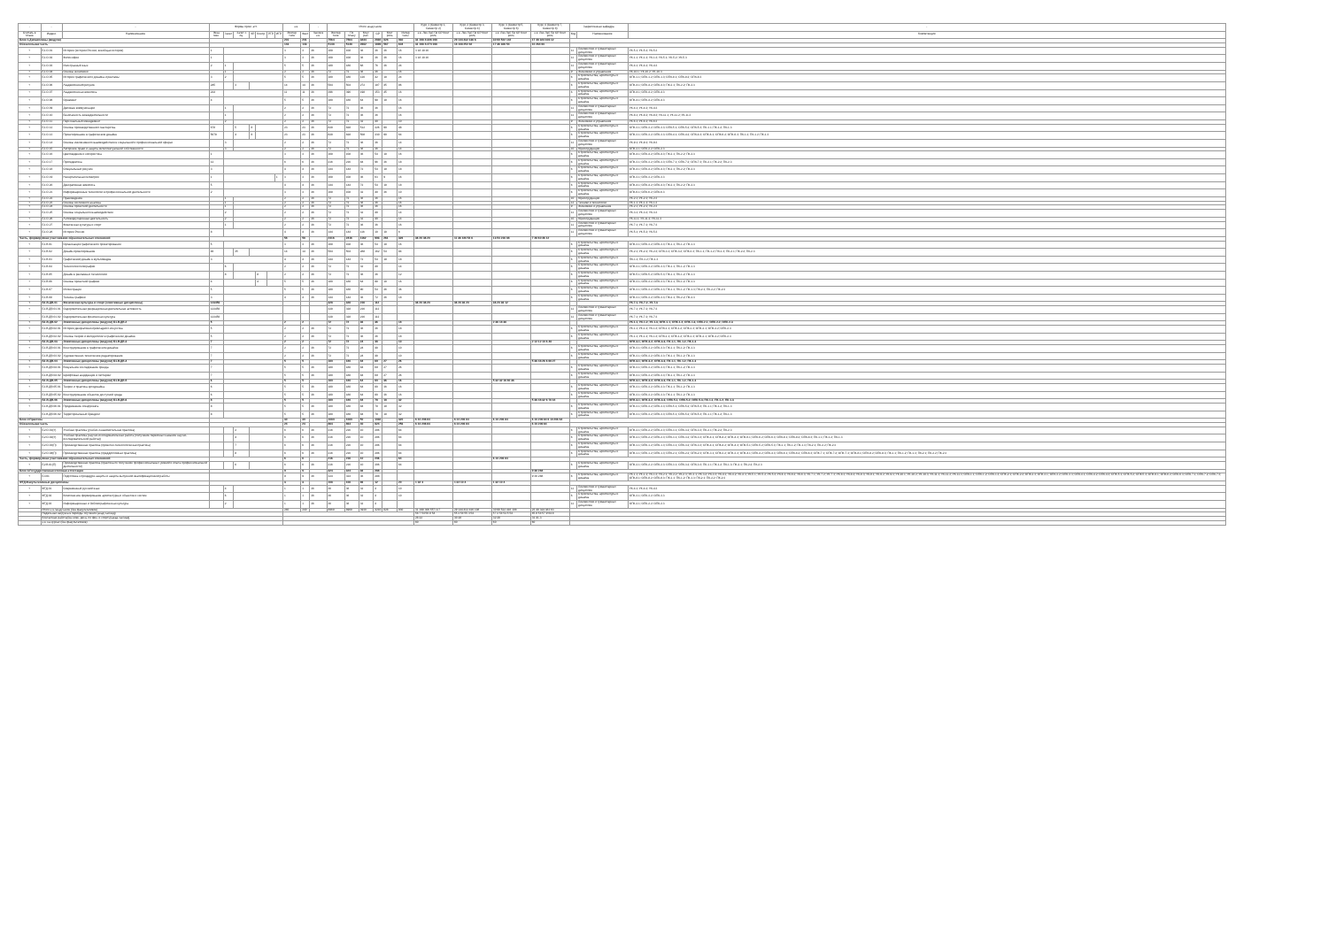| - | - | - | Формы пром. атт. | | | | | | | з.е. | | - | Итого акад.часов | | | | | | Курс 1 (Семестр 1, Семестр 2) | Курс 2 (Семестр 3, Семестр 4) | Курс 3 (Семестр 5, Семестр 6) | Курс 4 (Семестр 7, Семестр 8) | Закрепленная кафедра | | - |
| --- | --- | --- | --- | --- | --- | --- | --- | --- | --- | --- | --- | --- | --- | --- | --- | --- | --- | --- | --- | --- | --- | --- | --- | --- | --- |
| Считать в плане | Индекс | Наименование | Экза мен | Зачет | Зачет с оц. | КР | Контр. | РГР | ИГР | Экспер тное | Факт | Часов в з.е. | Экспер тное | По плану | Конт. раб. | СР | Конт роль | Интер часы | з.е. Лек Лаб Пр СР Конт роль | з.е. Лек Лаб Пр СР Конт роль | з.е. Лек Лаб Пр СР Конт роль | з.е. Лек Лаб Пр СР Конт роль | Код | Наименование | Компетенции |
| Блок 1.Дисциплины (модули) | | | | | | | | | | 201 | 201 | | 7564 | 7564 | 3844 | 2892 | 828 | 930 | 31 198 8 306 198 | 29 144 432 136 6 | 30 90 522 142 | 17 48 324 106 12 | | | |
| Обязательная часть | | | | | | | | | | 143 | 143 | | 5148 | 5148 | 2682 | 1899 | 567 | 604 | 31 198 8 270 198 | 18 108 252 82 | 17 36 306 54 | 10 264 60 | | | |
| + | Б1.О.01 | История (история России, всеобщая история) | 1 | | | | | | | 3 | 3 | 36 | 108 | 108 | 36 | 36 | 36 | 16 | 3 18 18 16 | | | | 11 | Лингвистики и гуманитарных дисциплин | УК-5.1; УК-5.2; УК-5.3 |
| + | Б1.О.02 | Философия | 1 | | | | | | | 3 | 3 | 36 | 108 | 108 | 36 | 36 | 36 | 16 | 3 18 18 16 | | | | 11 | Лингвистики и гуманитарных дисциплин | УК-1.1; УК-1.2; УК-1.3; УК-5.1; УК-5.2; УК-5.3 |
| + | Б1.О.03 | Иностранный язык | 2 | 1 | | | | | | 5 | 5 | 36 | 180 | 180 | 68 | 76 | 36 | 24 | | | | | 11 | Лингвистики и гуманитарных дисциплин | УК-4.1; УК-4.2; УК-4.3 |
| + | Б1.О.04 | Основы экономики | | 1 | | | | | | 2 | 2 | 36 | 72 | 72 | 36 | 36 | | 16 | | | | | 9 | Экономики и управления | УК-10.1; УК-10.2; УК-10.3 |
| + | Б1.О.05 | История графического дизайна и рекламы | 3 | 2 | | | | | | 5 | 5 | 36 | 180 | 180 | 120 | 42 | 18 | 24 | | | | | 6 | Строительства, архитектуры и дизайна | ОПК-1.1; ОПК-1.2; ОПК-1.3; ОПК-8.1; ОПК-8.2; ОПК-8.3 |
| + | Б1.О.06 | Академический рисунок | 245 | | 3 | | | | | 14 | 14 | 36 | 504 | 504 | 272 | 187 | 45 | 86 | | | | | 6 | Строительства, архитектуры и дизайна | ОПК-4.1; ОПК-4.2; ОПК-4.3; ПК-2.1; ПК-2.2; ПК-2.3 |
| + | Б1.О.07 | Академическая живопись | 224 | | | | | | | 11 | 11 | 36 | 396 | 396 | 198 | 153 | 45 | 16 | | | | | 6 | Строительства, архитектуры и дизайна | ОПК-4.1; ОПК-4.2; ОПК-4.3 |
| + | Б1.О.08 | Орнамент | 4 | | | | | | | 5 | 5 | 36 | 180 | 180 | 64 | 98 | 18 | 16 | | | | | 6 | Строительства, архитектуры и дизайна | ОПК-4.1; ОПК-4.2; ОПК-4.3 |
| + | Б1.О.09 | Деловые коммуникации | | 1 | | | | | | 2 | 2 | 36 | 72 | 72 | 36 | 36 | | 16 | | | | | 11 | Лингвистики и гуманитарных дисциплин | УК-4.1; УК-4.2; УК-4.3 |
| + | Б1.О.10 | Безопасность жизнедеятельности | | 1 | | | | | | 2 | 2 | 36 | 72 | 72 | 36 | 36 | | 16 | | | | | 11 | Лингвистики и гуманитарных дисциплин | УК-8.1; УК-8.2; УК-8.3; УК-11.1; УК-11.2; УК-11.3 |
| + | Б1.О.11 | Персональный менеджмент | | 2 | | | | | | 2 | 2 | 36 | 72 | 72 | 32 | 40 | | 10 | | | | | 9 | Экономики и управления | УК-6.1; УК-6.2; УК-6.3 |
| + | Б1.О.12 | Основы производственного мастерства | 678 | | 5 | 8 | | | | 23 | 23 | 36 | 828 | 828 | 512 | 226 | 90 | 48 | | | | | 6 | Строительства, архитектуры и дизайна | ОПК-3.1; ОПК-3.2; ОПК-3.3; ОПК-5.1; ОПК-5.2; ОПК-5.3; ПК-1.1; ПК-1.2; ПК-1.3 |
| + | Б1.О.13 | Проектирование в графическом дизайне | 5678 | | 4 | 8 | | | | 23 | 23 | 36 | 828 | 828 | 508 | 230 | 90 | 64 | | | | | 6 | Строительства, архитектуры и дизайна | ОПК-3.1; ОПК-3.2; ОПК-3.3; ОПК-4.1; ОПК-4.2; ОПК-4.3; ОПК-6.1; ОПК-6.2; ОПК-6.3; ПК-1.1; ПК-1.2; ПК-1.3 |
| + | Б1.О.14 | Основы инклюзивного взаимодействия в социальной и профессиональной сферах | | 3 | | | | | | 2 | 2 | 36 | 72 | 72 | 36 | 36 | | 14 | | | | | 11 | Лингвистики и гуманитарных дисциплин | УК-9.1; УК-9.2; УК-9.3 |
| + | Б1.О.15 | Авторское право и защита интеллектуальной собственности | | 3 | | | | | | 2 | 2 | 36 | 72 | 72 | 36 | 36 | | 14 | | | | | 10 | Юриспруденции | ОПК-2.1; ОПК-2.2; ОПК-2.3 |
| + | Б1.О.16 | Цветоведение и колористика | 1 | | | | | | | 3 | 3 | 36 | 108 | 108 | 36 | 54 | 18 | 16 | | | | | 6 | Строительства, архитектуры и дизайна | ОПК-4.1; ОПК-4.2; ОПК-4.3; ПК-2.1; ПК-2.2; ПК-2.3 |
| + | Б1.О.17 | Пропедевтика | 12 | | | | | | | 6 | 6 | 36 | 216 | 216 | 84 | 96 | 36 | 18 | | | | | 6 | Строительства, архитектуры и дизайна | ОПК-3.1; ОПК-3.2; ОПК-3.3; ОПК-7.1; ОПК-7.2; ОПК-7.3; ПК-2.1; ПК-2.2; ПК-2.3 |
| + | Б1.О.18 | Специальный рисунок | 3 | | | | | | | 4 | 4 | 36 | 144 | 144 | 72 | 54 | 18 | 18 | | | | | 6 | Строительства, архитектуры и дизайна | ОПК-4.1; ОПК-4.2; ОПК-4.3; ПК-2.1; ПК-2.2; ПК-2.3 |
| + | Б1.О.19 | Начертательная геометрия | 1 | | | | | | 1 | 3 | 3 | 36 | 108 | 108 | 36 | 63 | 9 | 16 | | | | | 6 | Строительства, архитектуры и дизайна | ОПК-3.1; ОПК-3.2; ОПК-3.3 |
| + | Б1.О.20 | Декоративная живопись | 5 | | | | | | | 4 | 4 | 36 | 144 | 144 | 72 | 54 | 18 | 18 | | | | | 6 | Строительства, архитектуры и дизайна | ОПК-4.1; ОПК-4.2; ОПК-4.3; ПК-2.1; ПК-2.2; ПК-2.3 |
| + | Б1.О.21 | Информационные технологии в профессиональной деятельности | 2 | | | | | | | 3 | 3 | 36 | 108 | 108 | 32 | 40 | 36 | 10 | | | | | 6 | Строительства, архитектуры и дизайна | ОПК-6.1; ОПК-6.2; ОПК-6.3 |
| + | Б1.О.22 | Правоведение | | 1 | | | | | | 2 | 2 | 36 | 72 | 72 | 36 | 36 | | 16 | | | | | 10 | Юриспруденции | УК-2.1; УК-2.2; УК-2.3 |
| + | Б1.О.23 | Основы системного анализа | | 1 | | | | | | 2 | 2 | 36 | 72 | 72 | 36 | 36 | | 16 | | | | | 12 | Техники и технологии | УК-1.1; УК-1.2; УК-1.3 |
| + | Б1.О.24 | Основы проектной деятельности | | 1 | | | | | | 2 | 2 | 36 | 72 | 72 | 36 | 36 | | 16 | | | | | 9 | Экономики и управления | УК-2.1; УК-2.2; УК-2.3 |
| + | Б1.О.25 | Основы социального взаимодействия | | 2 | | | | | | 2 | 2 | 36 | 72 | 72 | 32 | 40 | | 14 | | | | | 11 | Лингвистики и гуманитарных дисциплин | УК-3.1; УК-3.2; УК-3.3 |
| + | Б1.О.26 | Антикоррупционная деятельность | | 2 | | | | | | 2 | 2 | 36 | 72 | 72 | 32 | 40 | | 14 | | | | | 10 | Юриспруденции | УК-11.1; УК-11.2; УК-11.3 |
| + | Б1.О.27 | Физическая культура и спорт | | 1 | | | | | | 2 | 2 | 36 | 72 | 72 | 36 | 36 | | 16 | | | | | 11 | Лингвистики и гуманитарных дисциплин | УК-7.1; УК-7.2; УК-7.3 |
| + | Б1.О.28 | История России | 8 | | | | | | | 4 | 4 | 36 | 144 | 144 | 116 | 10 | 18 | 6 | | | | | 11 | Лингвистики и гуманитарных дисциплин | УК-5.1; УК-5.2; УК-5.3 |
| Часть, формируемая участниками образовательных отношений | | | | | | | | | | 58 | 58 | | 2416 | 2416 | 1162 | 993 | 261 | 326 | 36 20 36 20 | 11 36 180 54 6 | 13 54 216 88 | 7 48 60 46 12 | | | |
| + | Б1.В.01 | Организация графического проектирования | 5 | | | | | | | 3 | 3 | 36 | 108 | 108 | 36 | 54 | 18 | 16 | | | | | 6 | Строительства, архитектуры и дизайна | ОПК-3.1; ОПК-3.2; ОПК-3.3; ПК-1.1; ПК-1.2; ПК-1.3 |
| + | Б1.В.02 | Дизайн-проектирование | 46 | | 35 | | | | | 14 | 14 | 36 | 504 | 504 | 288 | 162 | 54 | 84 | | | | | 6 | Строительства, архитектуры и дизайна | УК-2.1; УК-2.2; УК-2.3; ОПК-3.1; ОПК-3.2; ОПК-3.3; ПК-1.1; ПК-1.2; ПК-1.3; ПК-2.1; ПК-2.2; ПК-2.3 |
| + | Б1.В.03 | Графический дизайн в мультимедиа | 3 | | | | | | | 4 | 4 | 36 | 144 | 144 | 72 | 54 | 18 | 18 | | | | | 6 | Строительства, архитектуры и дизайна | ПК-1.1; ПК-1.2; ПК-1.3 |
| + | Б1.В.04 | Технологии полиграфии | | 6 | | | | | | 2 | 2 | 36 | 72 | 72 | 32 | 40 | | 14 | | | | | 6 | Строительства, архитектуры и дизайна | ОПК-3.1; ОПК-3.2; ОПК-3.3; ПК-1.1; ПК-1.2; ПК-1.3 |
| + | Б1.В.05 | Дизайн в рекламных технологиях | | 8 | | | 8 | | | 2 | 2 | 36 | 72 | 72 | 36 | 36 | | 12 | | | | | 6 | Строительства, архитектуры и дизайна | ОПК-5.1; ОПК-5.2; ОПК-5.3; ПК-1.1; ПК-1.2; ПК-1.3 |
| + | Б1.В.06 | Основы проектной графики | 4 | | | | 4 | | | 5 | 5 | 36 | 180 | 180 | 64 | 98 | 18 | 16 | | | | | 6 | Строительства, архитектуры и дизайна | ОПК-3.1; ОПК-3.2; ОПК-3.3; ПК-1.1; ПК-1.2; ПК-1.3 |
| + | Б1.В.07 | Иллюстрация | 5 | | | | | | | 5 | 5 | 36 | 180 | 180 | 90 | 54 | 36 | 36 | | | | | 6 | Строительства, архитектуры и дизайна | ОПК-3.1; ОПК-3.2; ОПК-3.3; ПК-1.1; ПК-1.2; ПК-1.3; ПК-2.1; ПК-2.2; ПК-2.3 |
| + | Б1.В.08 | Техника графики | 3 | | | | | | | 4 | 4 | 36 | 144 | 144 | 36 | 72 | 36 | 18 | | | | | 6 | Строительства, архитектуры и дизайна | ОПК-3.1; ОПК-3.2; ОПК-3.3; ПК-2.1; ПК-2.2; ПК-2.3 |
| + | Б1.В.ДВ.01 | Физическая культура и спорт (элективные дисциплины) | 123456 | | | | | | | | | | 328 | 328 | 216 | 112 | | | 36 20 36 20 | 36 20 36 20 | 36 20 36 12 | | | | УК-7.1; УК-7.2; УК-7.3 |
| + | Б1.В.ДВ.01.01 | Оздоровительная рекреационная двигательная активность | 123456 | | | | | | | | | | 328 | 328 | 216 | 112 | | | | | | | 11 | Лингвистики и гуманитарных дисциплин | УК-7.1; УК-7.2; УК-7.3 |
| - | Б1.В.ДВ.01.02 | Оздоровительная физическая культура | 123456 | | | | | | | | | | 328 | 328 | 216 | 112 | | | | | | | 11 | Лингвистики и гуманитарных дисциплин | УК-7.1; УК-7.2; УК-7.3 |
| + | Б1.В.ДВ.02 | Элективные дисциплины (модули) Б1.В.ДВ.2 | 5 | | | | | | | 2 | 2 | | 72 | 72 | 36 | 36 | | 18 | | | 2 36 18 36 | | | | УК-1.1; УК-1.2; УК-1.3; ОПК-1.1; ОПК-1.2; ОПК-1.3; ОПК-2.1; ОПК-2.2; ОПК-2.3 |
| + | Б1.В.ДВ.02.01 | История декоративно-прикладного искусства | 5 | | | | | | | 2 | 2 | 36 | 72 | 72 | 36 | 36 | | 18 | | | | | 6 | Строительства, архитектуры и дизайна | УК-1.1; УК-1.2; УК-1.3; ОПК-1.1; ОПК-1.2; ОПК-1.3; ОПК-2.1; ОПК-2.2; ОПК-2.3 |
| - | Б1.В.ДВ.02.02 | Основы теории и методологии в графическом дизайне | 5 | | | | | | | 2 | 2 | 36 | 72 | 72 | 36 | 36 | | 18 | | | | | 6 | Строительства, архитектуры и дизайна | УК-1.1; УК-1.2; УК-1.3; ОПК-1.1; ОПК-1.2; ОПК-1.3; ОПК-2.1; ОПК-2.2; ОПК-2.3 |
| + | Б1.В.ДВ.03 | Элективные дисциплины (модули) Б1.В.ДВ.3 | 7 | | | | | | | 2 | 2 | | 72 | 72 | 24 | 48 | | 10 | | | | 2 12 12 10 6 48 | | | ОПК-3.1; ОПК-3.2; ОПК-3.3; ПК-1.1; ПК-1.2; ПК-1.3 |
| + | Б1.В.ДВ.03.01 | Конструирование в графическом дизайне | 7 | | | | | | | 2 | 2 | 36 | 72 | 72 | 24 | 48 | | 10 | | | | | 6 | Строительства, архитектуры и дизайна | ОПК-3.1; ОПК-3.2; ОПК-3.3; ПК-1.1; ПК-1.2; ПК-1.3 |
| - | Б1.В.ДВ.03.02 | Художественно-техническое редактирование | 7 | | | | | | | 2 | 2 | 36 | 72 | 72 | 24 | 48 | | 10 | | | | | 6 | Строительства, архитектуры и дизайна | ОПК-3.1; ОПК-3.2; ОПК-3.3; ПК-1.1; ПК-1.2; ПК-1.3 |
| + | Б1.В.ДВ.04 | Элективные дисциплины (модули) Б1.В.ДВ.4 | 7 | | | | | | | 5 | 5 | | 180 | 180 | 84 | 69 | 27 | 26 | | | | 5 36 48 26 6 69 27 | | | ОПК-3.1; ОПК-3.2; ОПК-3.3; ПК-1.1; ПК-1.2; ПК-1.3 |
| + | Б1.В.ДВ.04.01 | Визуальное исследование бренда | 7 | | | | | | | 5 | 5 | 36 | 180 | 180 | 84 | 69 | 27 | 26 | | | | | 6 | Строительства, архитектуры и дизайна | ОПК-3.1; ОПК-3.2; ОПК-3.3; ПК-1.1; ПК-1.2; ПК-1.3 |
| - | Б1.В.ДВ.04.02 | Шрифтовая акциденция и леттеринг | 7 | | | | | | | 5 | 5 | 36 | 180 | 180 | 84 | 69 | 27 | 26 | | | | | 6 | Строительства, архитектуры и дизайна | ОПК-3.1; ОПК-3.2; ОПК-3.3; ПК-1.1; ПК-1.2; ПК-1.3 |
| + | Б1.В.ДВ.05 | Элективные дисциплины (модули) Б1.В.ДВ.5 | 6 | | | | | | | 5 | 5 | | 180 | 180 | 64 | 80 | 36 | 16 | | | 5 32 32 16 80 36 | | | | ОПК-3.1; ОПК-3.2; ОПК-3.3; ПК-1.1; ПК-1.2; ПК-1.3 |
| + | Б1.В.ДВ.05.01 | Теория и практика эргодизайна | 6 | | | | | | | 5 | 5 | 36 | 180 | 180 | 64 | 80 | 36 | 16 | | | | | 6 | Строительства, архитектуры и дизайна | ОПК-3.1; ОПК-3.2; ОПК-3.3; ПК-1.1; ПК-1.2; ПК-1.3 |
| - | Б1.В.ДВ.05.02 | Конструирование объектов доступной среды | 6 | | | | | | | 5 | 5 | 36 | 180 | 180 | 64 | 80 | 36 | 16 | | | | | 6 | Строительства, архитектуры и дизайна | ОПК-3.1; ОПК-3.2; ОПК-3.3; ПК-1.1; ПК-1.2; ПК-1.3 |
| + | Б1.В.ДВ.06 | Элективные дисциплины (модули) Б1.В.ДВ.6 | 8 | | | | | | | 5 | 5 | | 180 | 180 | 84 | 78 | 18 | 32 | | | | 5 36 48 32 6 78 18 | | | ОПК-3.1; ОПК-3.2; ОПК-3.3; ОПК-5.1; ОПК-5.2; ОПК-5.3; ПК-1.1; ПК-1.2; ПК-1.3 |
| + | Б1.В.ДВ.06.01 | Продвижение спецпроекта | 8 | | | | | | | 5 | 5 | 36 | 180 | 180 | 84 | 78 | 18 | 32 | | | | | 6 | Строительства, архитектуры и дизайна | ОПК-3.1; ОПК-3.2; ОПК-3.3; ОПК-5.1; ОПК-5.2; ОПК-5.3; ПК-1.1; ПК-1.2; ПК-1.3 |
| - | Б1.В.ДВ.06.02 | Территориальный брендинг | 8 | | | | | | | 5 | 5 | 36 | 180 | 180 | 84 | 78 | 18 | 32 | | | | | 6 | Строительства, архитектуры и дизайна | ОПК-3.1; ОПК-3.2; ОПК-3.3; ОПК-5.1; ОПК-5.2; ОПК-5.3; ПК-1.1; ПК-1.2; ПК-1.3 |
| Блок 2.Практика | | | | | | | | | | 30 | 30 | | 1080 | 1080 | 50 | 1030 | | 320 | 6 10 206 64 | 6 10 206 64 | 6 10 206 64 | 6 10 206 64 6 10 206 64 | | | |
| Обязательная часть | | | | | | | | | | 24 | 24 | | 864 | 864 | 40 | 824 | | 256 | 6 10 206 64 | 6 10 206 64 | | 6 10 206 64 | | | |
| + | Б2.О.01(У) | Учебная практика (учебно-ознакомительная практика) | | | 2 | | | | | 6 | 6 | 36 | 216 | 216 | 10 | 206 | | 64 | | | | | 6 | Строительства, архитектуры и дизайна | ОПК-2.1; ОПК-2.2; ОПК-2.3; ОПК-3.1; ОПК-3.2; ОПК-3.3; ПК-2.1; ПК-2.2; ПК-2.3 |
| + | Б2.О.02(У) | Учебная практика (научно-исследовательская работа (получение первичных навыков научно-исследовательской работы)) | | | 4 | | | | | 6 | 6 | 36 | 216 | 216 | 10 | 206 | | 64 | | | | | 6 | Строительства, архитектуры и дизайна | ОПК-2.1; ОПК-2.2; ОПК-2.3; ОПК-3.1; ОПК-3.2; ОПК-3.3; ОПК-4.1; ОПК-4.2; ОПК-4.3; ОПК-6.1; ОПК-6.2; ОПК-6.3; ОПК-8.1; ОПК-8.2; ОПК-8.3; ПК-1.1; ПК-1.2; ПК-1.3 |
| + | Б2.О.03(П) | Производственная практика (проектно-технологическая практика) | | | 7 | | | | | 6 | 6 | 36 | 216 | 216 | 10 | 206 | | 64 | | | | | 6 | Строительства, архитектуры и дизайна | ОПК-1.1; ОПК-1.2; ОПК-1.3; ОПК-3.1; ОПК-3.2; ОПК-3.3; ОПК-4.1; ОПК-4.2; ОПК-4.3; ОПК-5.1; ОПК-5.2; ОПК-5.3; ПК-1.1; ПК-1.2; ПК-1.3; ПК-2.1; ПК-2.2; ПК-2.3 |
| + | Б2.О.04(П) | Производственная практика (преддипломная практика) | | | 8 | | | | | 6 | 6 | 36 | 216 | 216 | 10 | 206 | | 64 | | | | | 6 | Строительства, архитектуры и дизайна | ОПК-1.1; ОПК-1.2; ОПК-1.3; ОПК-2.1; ОПК-2.2; ОПК-2.3; ОПК-3.1; ОПК-3.2; ОПК-3.3; ОПК-4.1; ОПК-4.2; ОПК-4.3; ОПК-6.1; ОПК-6.2; ОПК-6.3; ОПК-7.1; ОПК-7.2; ОПК-7.3; ОПК-8.1; ОПК-8.2; ОПК-8.3; ПК-1.1; ПК-1.2; ПК-1.3; ПК-2.1; ПК-2.2; ПК-2.3 |
| Часть, формируемая участниками образовательных отношений | | | | | | | | | | 6 | 6 | | 216 | 216 | 10 | 206 | | 64 | | | 6 10 206 64 | | | | |
| + | Б2.В.01(П) | Производственная практика (практика по получению профессиональных умений и опыта профессиональной деятельности) | | | 6 | | | | | 6 | 6 | 36 | 216 | 216 | 10 | 206 | | 64 | | | | | 6 | Строительства, архитектуры и дизайна | ОПК-2.1; ОПК-2.2; ОПК-2.3; ОПК-3.1; ОПК-3.2; ОПК-3.3; ПК-1.1; ПК-1.2; ПК-1.3; ПК-2.1; ПК-2.2; ПК-2.3 |
| Блок 3.Государственная итоговая аттестация | | | | | | | | | | 9 | 9 | | 324 | 324 | 36 | 288 | | | | | | 9 36 288 | | | |
| + | Б3.01 | Подготовка к процедуре защиты и защита выпускной квалификационной работы | | | | | | | | 9 | 9 | 36 | 324 | 324 | 36 | 288 | | | | | | 9 36 288 | 6 | Строительства, архитектуры и дизайна | УК-1.1; УК-1.2; УК-1.3; УК-2.1; УК-2.2; УК-2.3; УК-3.1; УК-3.2; УК-3.3; УК-4.1; УК-4.2; УК-4.3; УК-5.1; УК-5.2; УК-5.3; УК-6.1; УК-6.2; УК-6.3; УК-7.1; УК-7.2; УК-7.3; УК-8.1; УК-8.2; УК-8.3; УК-9.1; УК-9.2; УК-9.3; УК-10.1; УК-10.2; УК-10.3; УК-11.1; УК-11.2; УК-11.3; ОПК-1.1; ОПК-1.2; ОПК-1.3; ОПК-2.1; ОПК-2.2; ОПК-2.3; ОПК-3.1; ОПК-3.2; ОПК-3.3; ОПК-4.1; ОПК-4.2; ОПК-4.3; ОПК-5.1; ОПК-5.2; ОПК-5.3; ОПК-6.1; ОПК-6.2; ОПК-6.3; ОПК-7.1; ОПК-7.2; ОПК-7.3; ОПК-8.1; ОПК-8.2; ОПК-8.3; ПК-1.1; ПК-1.2; ПК-1.3; ПК-2.1; ПК-2.2; ПК-2.3 |
| ФТД.Факультативные дисциплины | | | | | | | | | | 3 | 3 | | 108 | 108 | 96 | 12 | | 20 | 1 32 4 | 1 32 10 4 | 1 32 10 4 | | | | |
| + | ФТД.01 | Современный русский язык | | 4 | | | | | | 1 | 1 | 36 | 36 | 36 | 32 | 4 | | 10 | | | | | 11 | Лингвистики и гуманитарных дисциплин | УК-4.1; УК-4.2; УК-4.3 |
| + | ФТД.02 | Комплексное формирование архитектурных объектов и систем | | 6 | | | | | | 1 | 1 | 36 | 36 | 36 | 32 | 4 | | 10 | | | | | 6 | Строительства, архитектуры и дизайна | ОПК-3.1; ОПК-3.2; ОПК-3.3 |
| + | ФТД.03 | Информационная и библиографическая культура | | 2 | | | | | | 1 | 1 | 36 | 36 | 36 | 32 | 4 | | | | | | | 11 | Лингвистики и гуманитарных дисциплин | ОПК-2.1; ОПК-2.2; ОПК-2.3 |
| | Итого з.е./акад.часов (без факультативов) | | | | | | | | | 240 | 240 | | 8968 | 8968 | 3930 | 4210 | 828 | 930 | 31 198 306 557 117 | 29 144 432 416 108 | 30 90 522 416 108 | 23 48 324 383 63 | | | |
| | Недельная нагрузка в периоды обучения (акад.час/нед) | | | | | | | | | | | | | | | | | | 58.7 54 50.8 54 | 55.2 54 55.3 54 | 57.2 54 52.5 54 | 45.8 54 57.9 64.8 | | | |
| | Контактная работа(без элек. дисц. по физ. и спорту)(акад.час/нед) | | | | | | | | | | | | | | | | | | 28 22 | 30 28 | 32 28 | 31 41.3 | | | |
| | з.е. на курсах (без факультативов) | | | | | | | | | | | | | | | | | | 60 | 60 | 60 | 60 | | | |